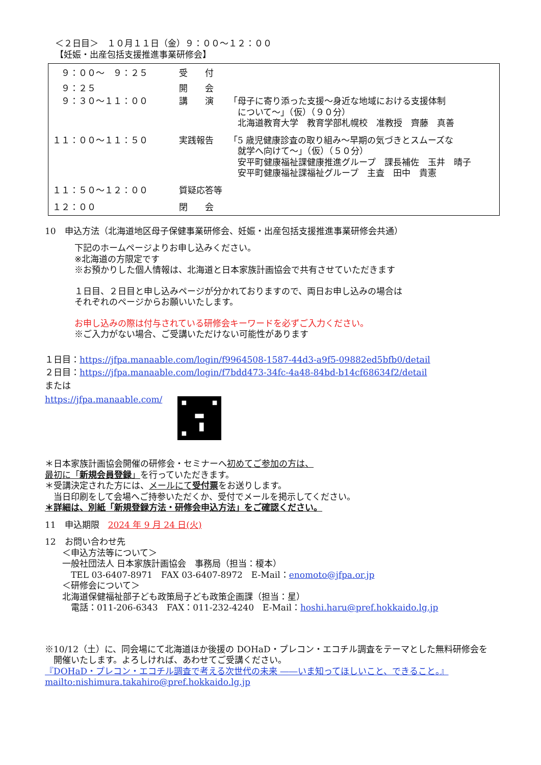＜２日目＞　１０月１１日（金）９：００～１２：００
【妊娠・出産包括支援推進事業研修会】
| / ９：００～ ９：２５ / 受 付 / / / ９：２５ / 開 会 / / / ９：３０～１１：００ / 講 演 / 「母子に寄り添った支援～身近な地域における支援体制 について～」（仮）（９０分） 北海道教育大学 教育学部札幌校 准教授 齊藤 真善 / / １１：００～１１：５０ / 実践報告 / 「5 歳児健康診査の取り組み～早期の気づきとスムーズな 就学へ向けて～」（仮）（５０分） 安平町健康福祉課健康推進グループ 課長補佐 玉井 晴子 安平町健康福祉課福祉グループ 主査 田中 貴憲 / / １１：５０～１２：００ / 質疑応答等 / / / １２：００ / 閉 会 / / |
10　申込方法（北海道地区母子保健事業研修会、妊娠・出産包括支援推進事業研修会共通）
下記のホームページよりお申し込みください。
※北海道の方限定です
※お預かりした個人情報は、北海道と日本家族計画協会で共有させていただきます
１日目、２日目と申し込みページが分かれておりますので、両日お申し込みの場合は
それぞれのページからお願いいたします。
お申し込みの際は付与されている研修会キーワードを必ずご入力ください。
※ご入力がない場合、ご受講いただけない可能性があります
１日目：https://jfpa.manaable.com/login/f9964508-1587-44d3-a9f5-09882ed5bfb0/detail
２日目：https://jfpa.manaable.com/login/f7bdd473-34fc-4a48-84bd-b14cf68634f2/detail
または
https://jfpa.manaable.com/
＊日本家族計画協会開催の研修会・セミナーへ初めてご参加の方は、
最初に「新規会員登録」を行っていただきます。
＊受講決定された方には、メールにて受付票をお送りします。
　当日印刷をして会場へご持参いただくか、受付でメールを掲示してください。
＊詳細は、別紙「新規登録方法・研修会申込方法」をご確認ください。
11　申込期限　2024 年 9 月 24 日(火)
12　お問い合わせ先
　　＜申込方法等について＞
　　一般社団法人 日本家族計画協会　事務局（担当：榎本）
　　　TEL 03-6407-8971　FAX 03-6407-8972　E-Mail：enomoto@jfpa.or.jp
　　＜研修会について＞
　　北海道保健福祉部子ども政策局子ども政策企画課（担当：星）
　　　電話：011-206-6343　FAX：011-232-4240　E-Mail：hoshi.haru@pref.hokkaido.lg.jp
※10/12（土）に、同会場にて北海道ほか後援の DOHaD・プレコン・エコチル調査をテーマとした無料研修会を
　開催いたします。よろしければ、あわせてご受講ください。
『DOHaD・プレコン・エコチル調査で考える次世代の未来 ――いま知ってほしいこと、できること。』
mailto:nishimura.takahiro@pref.hokkaido.lg.jp